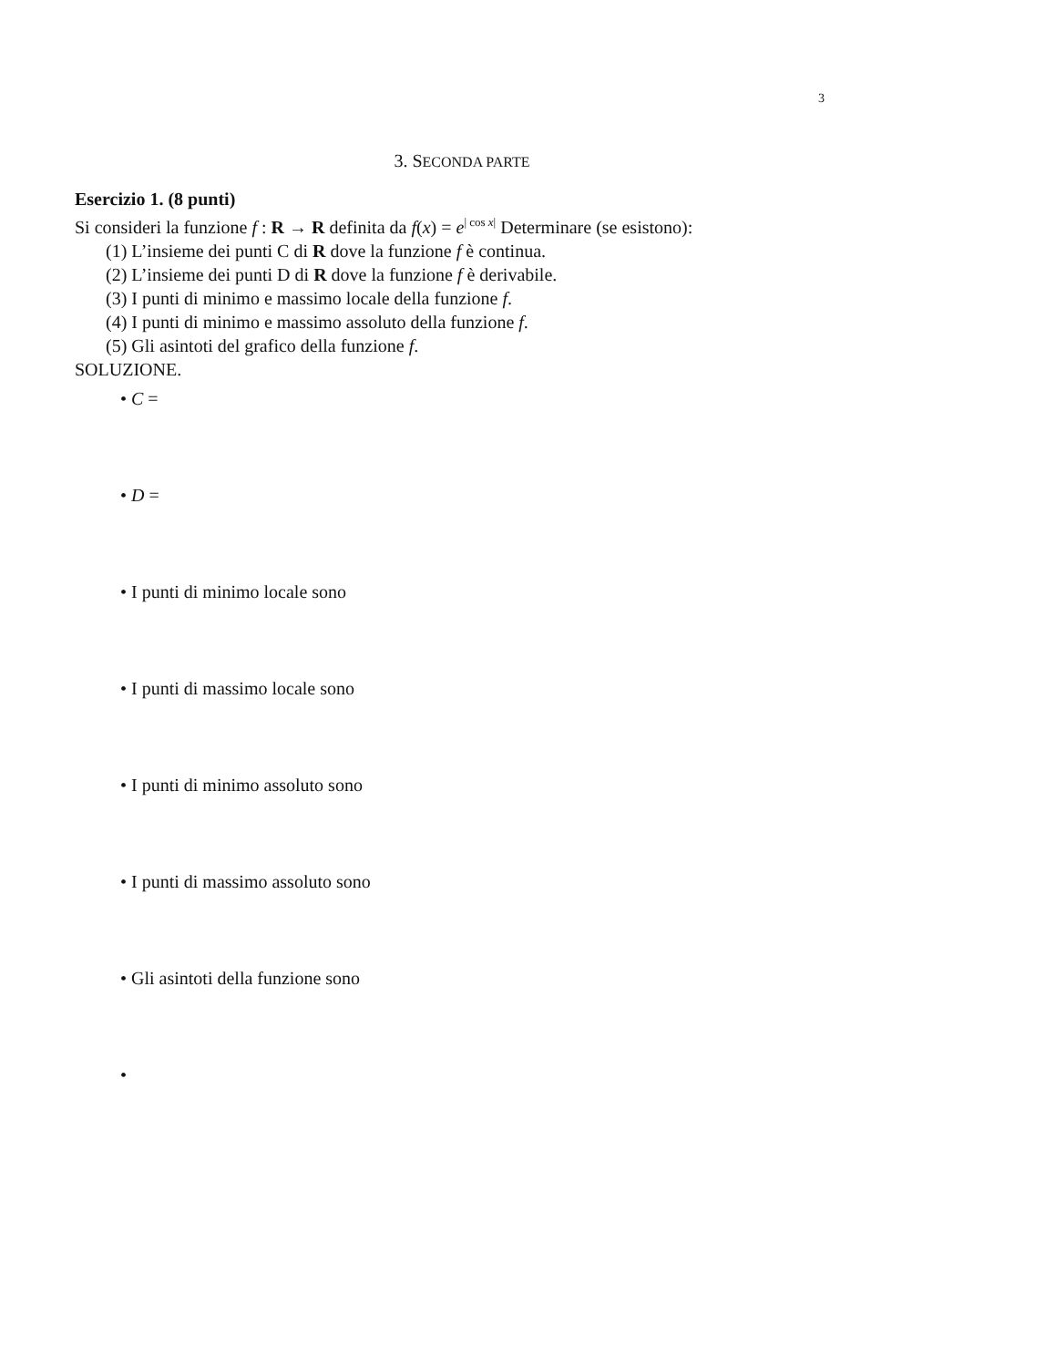3
3. SECONDA PARTE
Esercizio 1. (8 punti)
Si consideri la funzione f : R → R definita da f(x) = e<sup>| cos x|</sup> Determinare (se esistono):
(1) L’insieme dei punti C di R dove la funzione f è continua.
(2) L’insieme dei punti D di R dove la funzione f è derivabile.
(3) I punti di minimo e massimo locale della funzione f.
(4) I punti di minimo e massimo assoluto della funzione f.
(5) Gli asintoti del grafico della funzione f.
SOLUZIONE.
• C =
• D =
• I punti di minimo locale sono
• I punti di massimo locale sono
• I punti di minimo assoluto sono
• I punti di massimo assoluto sono
• Gli asintoti della funzione sono
•